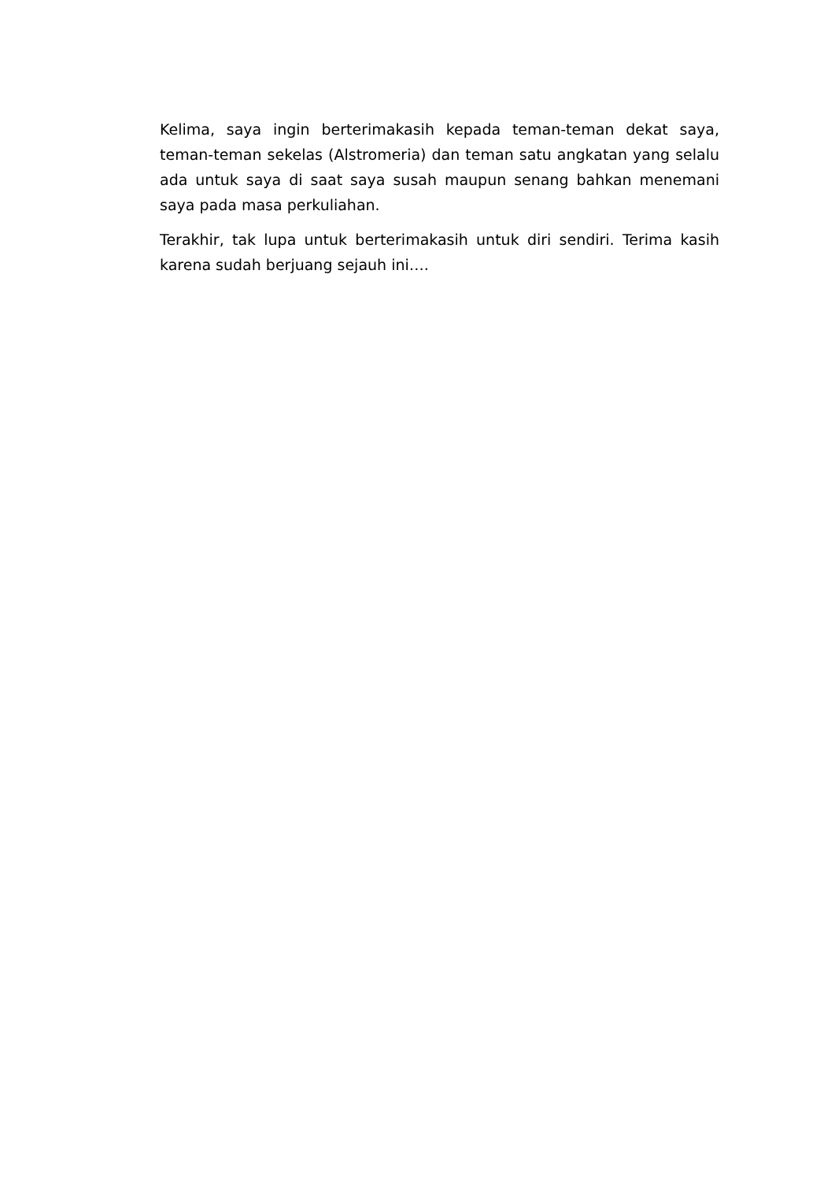Kelima, saya ingin berterimakasih kepada teman-teman dekat saya, teman-teman sekelas (Alstromeria) dan teman satu angkatan yang selalu ada untuk saya di saat saya susah maupun senang bahkan menemani saya pada masa perkuliahan.
Terakhir, tak lupa untuk berterimakasih untuk diri sendiri. Terima kasih karena sudah berjuang sejauh ini….